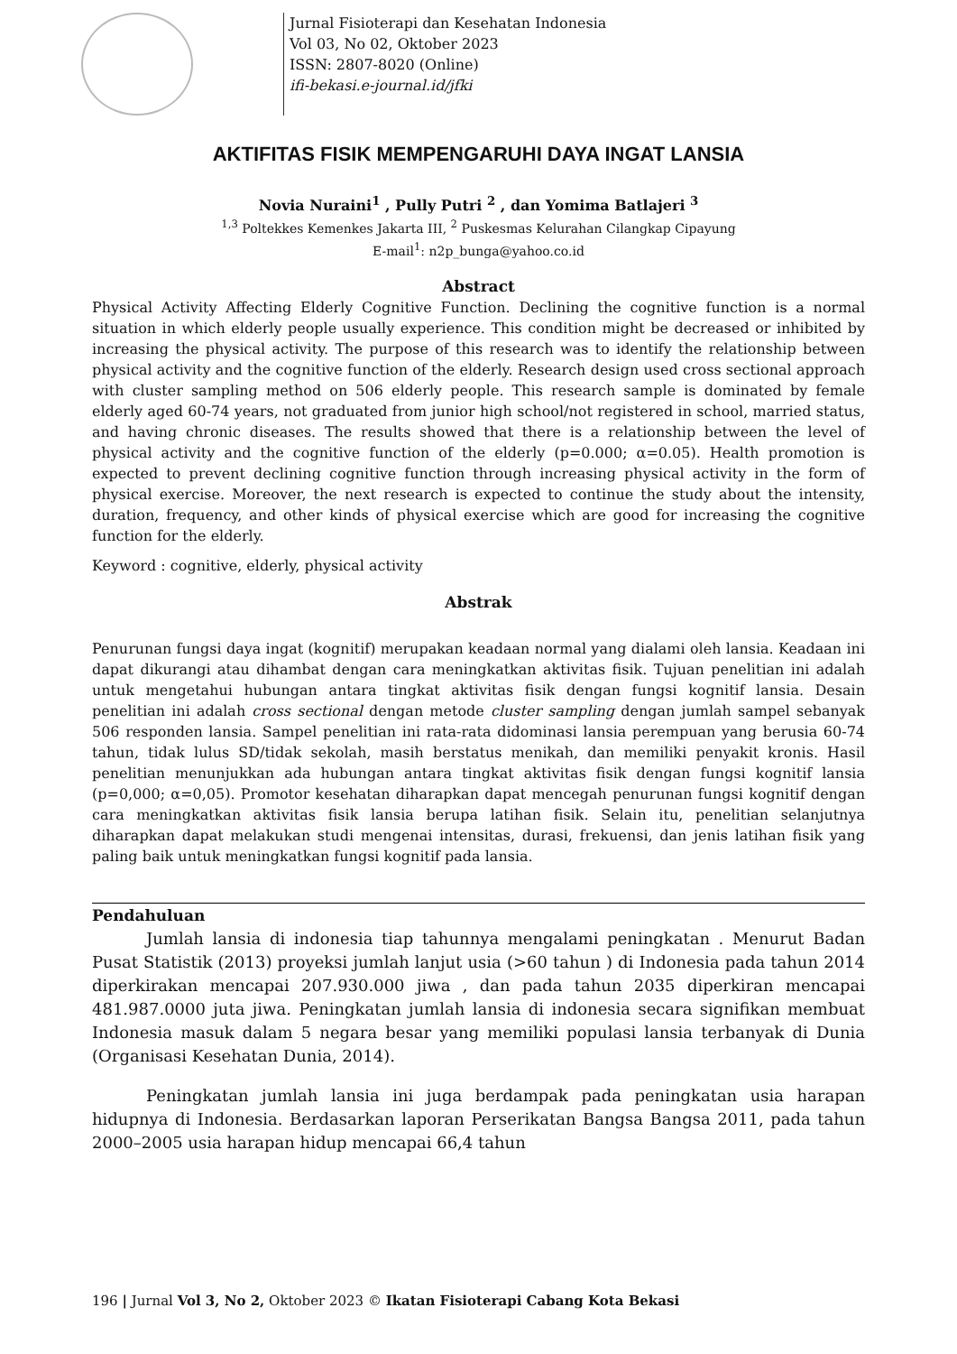Jurnal Fisioterapi dan Kesehatan Indonesia
Vol 03, No 02, Oktober 2023
ISSN: 2807-8020 (Online)
ifi-bekasi.e-journal.id/jfki
AKTIFITAS FISIK MEMPENGARUHI DAYA INGAT LANSIA
Novia Nuraini<sup>1</sup> , Pully Putri <sup>2</sup> , dan Yomima Batlajeri <sup>3</sup>
<sup>1,3</sup> Poltekkes Kemenkes Jakarta III, <sup>2</sup> Puskesmas Kelurahan Cilangkap Cipayung
E-mail<sup>1</sup>: n2p_bunga@yahoo.co.id
Abstract
Physical Activity Affecting Elderly Cognitive Function. Declining the cognitive function is a normal situation in which elderly people usually experience. This condition might be decreased or inhibited by increasing the physical activity. The purpose of this research was to identify the relationship between physical activity and the cognitive function of the elderly. Research design used cross sectional approach with cluster sampling method on 506 elderly people. This research sample is dominated by female elderly aged 60-74 years, not graduated from junior high school/not registered in school, married status, and having chronic diseases. The results showed that there is a relationship between the level of physical activity and the cognitive function of the elderly (p=0.000; α=0.05). Health promotion is expected to prevent declining cognitive function through increasing physical activity in the form of physical exercise. Moreover, the next research is expected to continue the study about the intensity, duration, frequency, and other kinds of physical exercise which are good for increasing the cognitive function for the elderly.
Keyword : cognitive, elderly, physical activity
Abstrak
Penurunan fungsi daya ingat (kognitif) merupakan keadaan normal yang dialami oleh lansia. Keadaan ini dapat dikurangi atau dihambat dengan cara meningkatkan aktivitas fisik. Tujuan penelitian ini adalah untuk mengetahui hubungan antara tingkat aktivitas fisik dengan fungsi kognitif lansia. Desain penelitian ini adalah cross sectional dengan metode cluster sampling dengan jumlah sampel sebanyak 506 responden lansia. Sampel penelitian ini rata-rata didominasi lansia perempuan yang berusia 60-74 tahun, tidak lulus SD/tidak sekolah, masih berstatus menikah, dan memiliki penyakit kronis. Hasil penelitian menunjukkan ada hubungan antara tingkat aktivitas fisik dengan fungsi kognitif lansia (p=0,000; α=0,05). Promotor kesehatan diharapkan dapat mencegah penurunan fungsi kognitif dengan cara meningkatkan aktivitas fisik lansia berupa latihan fisik. Selain itu, penelitian selanjutnya diharapkan dapat melakukan studi mengenai intensitas, durasi, frekuensi, dan jenis latihan fisik yang paling baik untuk meningkatkan fungsi kognitif pada lansia.
Pendahuluan
Jumlah lansia di indonesia tiap tahunnya mengalami peningkatan . Menurut Badan Pusat Statistik (2013) proyeksi jumlah lanjut usia (>60 tahun ) di Indonesia pada tahun 2014 diperkirakan mencapai 207.930.000 jiwa , dan pada tahun 2035 diperkiran mencapai 481.987.0000 juta jiwa. Peningkatan jumlah lansia di indonesia secara signifikan membuat Indonesia masuk dalam 5 negara besar yang memiliki populasi lansia terbanyak di Dunia (Organisasi Kesehatan Dunia, 2014).
Peningkatan jumlah lansia ini juga berdampak pada peningkatan usia harapan hidupnya di Indonesia. Berdasarkan laporan Perserikatan Bangsa Bangsa 2011, pada tahun 2000–2005 usia harapan hidup mencapai 66,4 tahun
196 | Jurnal Vol 3, No 2, Oktober 2023 © Ikatan Fisioterapi Cabang Kota Bekasi